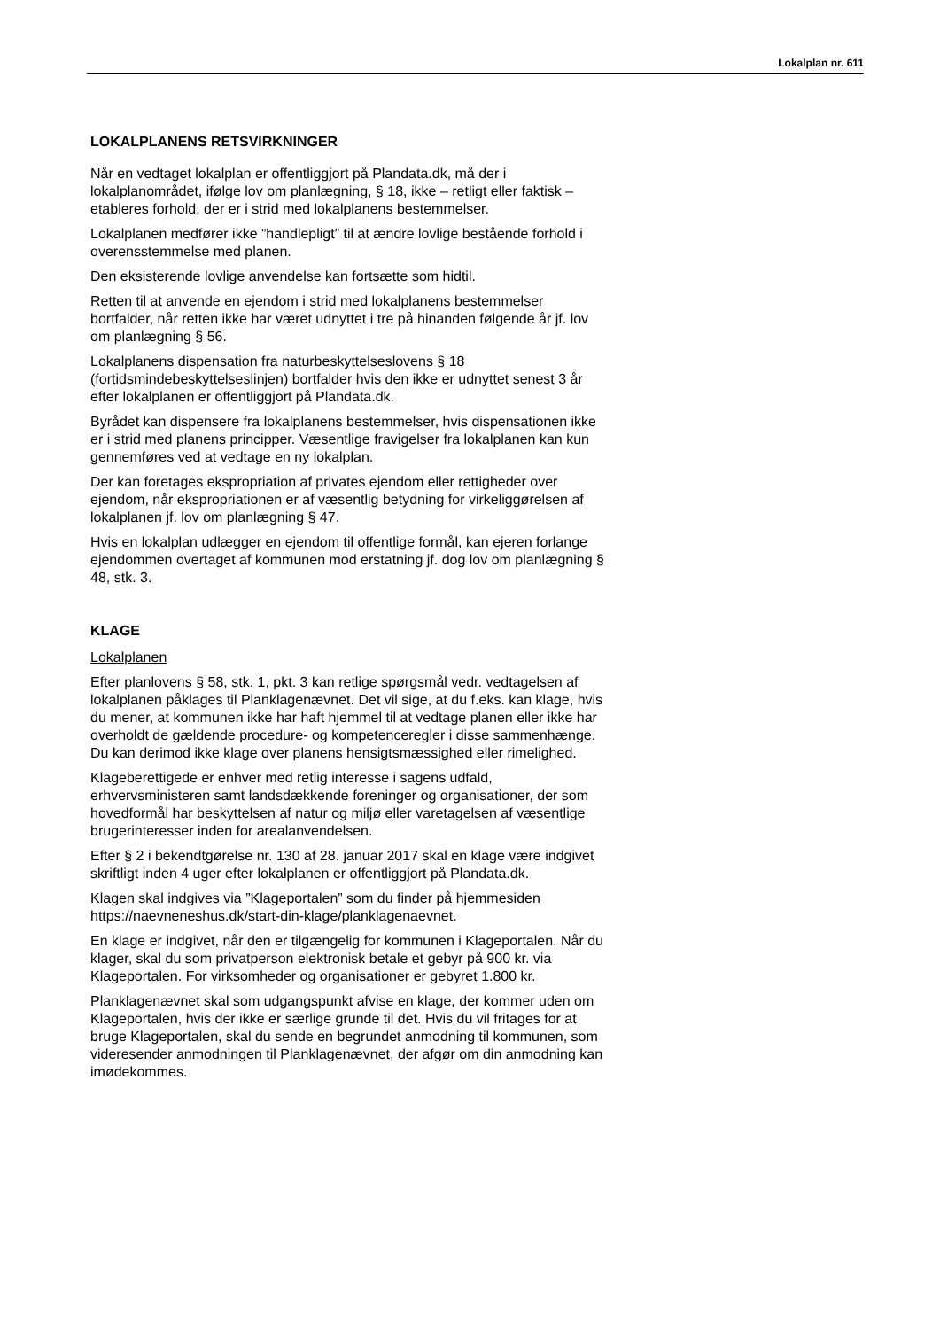Lokalplan nr. 611
LOKALPLANENS RETSVIRKNINGER
Når en vedtaget lokalplan er offentliggjort på Plandata.dk, må der i lokalplanområdet, ifølge lov om planlægning, § 18, ikke – retligt eller faktisk – etableres forhold, der er i strid med lokalplanens bestemmelser.
Lokalplanen medfører ikke ”handlepligt” til at ændre lovlige bestående forhold i overensstemmelse med planen.
Den eksisterende lovlige anvendelse kan fortsætte som hidtil.
Retten til at anvende en ejendom i strid med lokalplanens bestemmelser bortfalder, når retten ikke har været udnyttet i tre på hinanden følgende år jf. lov om planlægning § 56.
Lokalplanens dispensation fra naturbeskyttelseslovens § 18 (fortidsmindebeskyttelseslinjen) bortfalder hvis den ikke er udnyttet senest 3 år efter lokalplanen er offentliggjort på Plandata.dk.
Byrådet kan dispensere fra lokalplanens bestemmelser, hvis dispensationen ikke er i strid med planens principper. Væsentlige fravigelser fra lokalplanen kan kun gennemføres ved at vedtage en ny lokalplan.
Der kan foretages ekspropriation af privates ejendom eller rettigheder over ejendom, når ekspropriationen er af væsentlig betydning for virkeliggørelsen af lokalplanen jf. lov om planlægning § 47.
Hvis en lokalplan udlægger en ejendom til offentlige formål, kan ejeren forlange ejendommen overtaget af kommunen mod erstatning jf. dog lov om planlægning § 48, stk. 3.
KLAGE
Lokalplanen
Efter planlovens § 58, stk. 1, pkt. 3 kan retlige spørgsmål vedr. vedtagelsen af lokalplanen påklages til Planklagenævnet. Det vil sige, at du f.eks. kan klage, hvis du mener, at kommunen ikke har haft hjemmel til at vedtage planen eller ikke har overholdt de gældende procedure- og kompetenceregler i disse sammenhænge. Du kan derimod ikke klage over planens hensigtsmæssighed eller rimelighed.
Klageberettigede er enhver med retlig interesse i sagens udfald, erhvervsministeren samt landsdækkende foreninger og organisationer, der som hovedformål har beskyttelsen af natur og miljø eller varetagelsen af væsentlige brugerinteresser inden for arealanvendelsen.
Efter § 2 i bekendtgørelse nr. 130 af 28. januar 2017 skal en klage være indgivet skriftligt inden 4 uger efter lokalplanen er offentliggjort på Plandata.dk.
Klagen skal indgives via ”Klageportalen” som du finder på hjemmesiden https://naevneneshus.dk/start-din-klage/planklagenaevnet.
En klage er indgivet, når den er tilgængelig for kommunen i Klageportalen. Når du klager, skal du som privatperson elektronisk betale et gebyr på 900 kr. via Klageportalen. For virksomheder og organisationer er gebyret 1.800 kr.
Planklagenævnet skal som udgangspunkt afvise en klage, der kommer uden om Klageportalen, hvis der ikke er særlige grunde til det. Hvis du vil fritages for at bruge Klageportalen, skal du sende en begrundet anmodning til kommunen, som videresender anmodningen til Planklagenævnet, der afgør om din anmodning kan imødekommes.